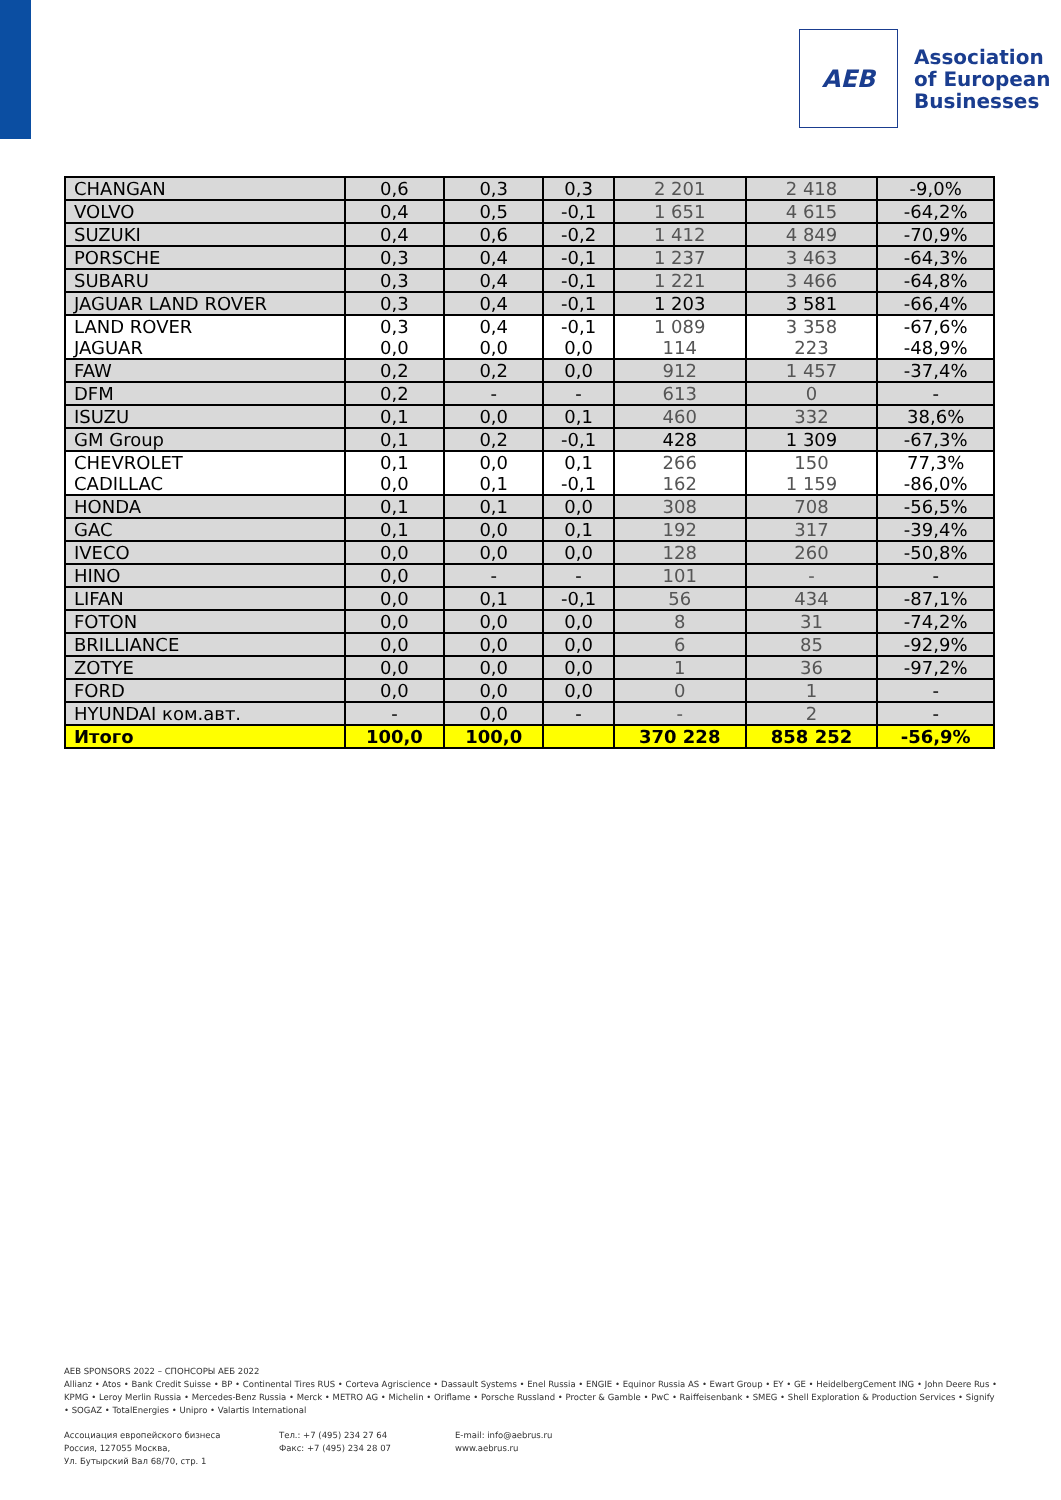AEB
Association
of European
Businesses
| CHANGAN | 0,6 | 0,3 | 0,3 | 2 201 | 2 418 | -9,0% |
| VOLVO | 0,4 | 0,5 | -0,1 | 1 651 | 4 615 | -64,2% |
| SUZUKI | 0,4 | 0,6 | -0,2 | 1 412 | 4 849 | -70,9% |
| PORSCHE | 0,3 | 0,4 | -0,1 | 1 237 | 3 463 | -64,3% |
| SUBARU | 0,3 | 0,4 | -0,1 | 1 221 | 3 466 | -64,8% |
| JAGUAR LAND ROVER | 0,3 | 0,4 | -0,1 | 1 203 | 3 581 | -66,4% |
| LAND ROVER | 0,3 | 0,4 | -0,1 | 1 089 | 3 358 | -67,6% |
| JAGUAR | 0,0 | 0,0 | 0,0 | 114 | 223 | -48,9% |
| FAW | 0,2 | 0,2 | 0,0 | 912 | 1 457 | -37,4% |
| DFM | 0,2 | - | - | 613 | 0 | - |
| ISUZU | 0,1 | 0,0 | 0,1 | 460 | 332 | 38,6% |
| GM Group | 0,1 | 0,2 | -0,1 | 428 | 1 309 | -67,3% |
| CHEVROLET | 0,1 | 0,0 | 0,1 | 266 | 150 | 77,3% |
| CADILLAC | 0,0 | 0,1 | -0,1 | 162 | 1 159 | -86,0% |
| HONDA | 0,1 | 0,1 | 0,0 | 308 | 708 | -56,5% |
| GAC | 0,1 | 0,0 | 0,1 | 192 | 317 | -39,4% |
| IVECO | 0,0 | 0,0 | 0,0 | 128 | 260 | -50,8% |
| HINO | 0,0 | - | - | 101 | - | - |
| LIFAN | 0,0 | 0,1 | -0,1 | 56 | 434 | -87,1% |
| FOTON | 0,0 | 0,0 | 0,0 | 8 | 31 | -74,2% |
| BRILLIANCE | 0,0 | 0,0 | 0,0 | 6 | 85 | -92,9% |
| ZOTYE | 0,0 | 0,0 | 0,0 | 1 | 36 | -97,2% |
| FORD | 0,0 | 0,0 | 0,0 | 0 | 1 | - |
| HYUNDAI ком.авт. | - | 0,0 | - | - | 2 | - |
| Итого | 100,0 | 100,0 | | 370 228 | 858 252 | -56,9% |
AEB SPONSORS 2022 – СПОНСОРЫ АЕБ 2022
Allianz • Atos • Bank Credit Suisse • BP • Continental Tires RUS • Corteva Agriscience • Dassault Systems • Enel Russia • ENGIE • Equinor Russia AS • Ewart Group • EY • GE • HeidelbergCement ING • John Deere Rus • KPMG • Leroy Merlin Russia • Mercedes-Benz Russia • Merck • METRO AG • Michelin • Oriflame • Porsche Russland • Procter & Gamble • PwC • Raiffeisenbank • SMEG • Shell Exploration & Production Services • Signify • SOGAZ • TotalEnergies • Unipro • Valartis International
Ассоциация европейского бизнеса
Россия, 127055 Москва,
Ул. Бутырский Вал 68/70, стр. 1
Тел.: +7 (495) 234 27 64
Факс: +7 (495) 234 28 07
E-mail: info@aebrus.ru
www.aebrus.ru